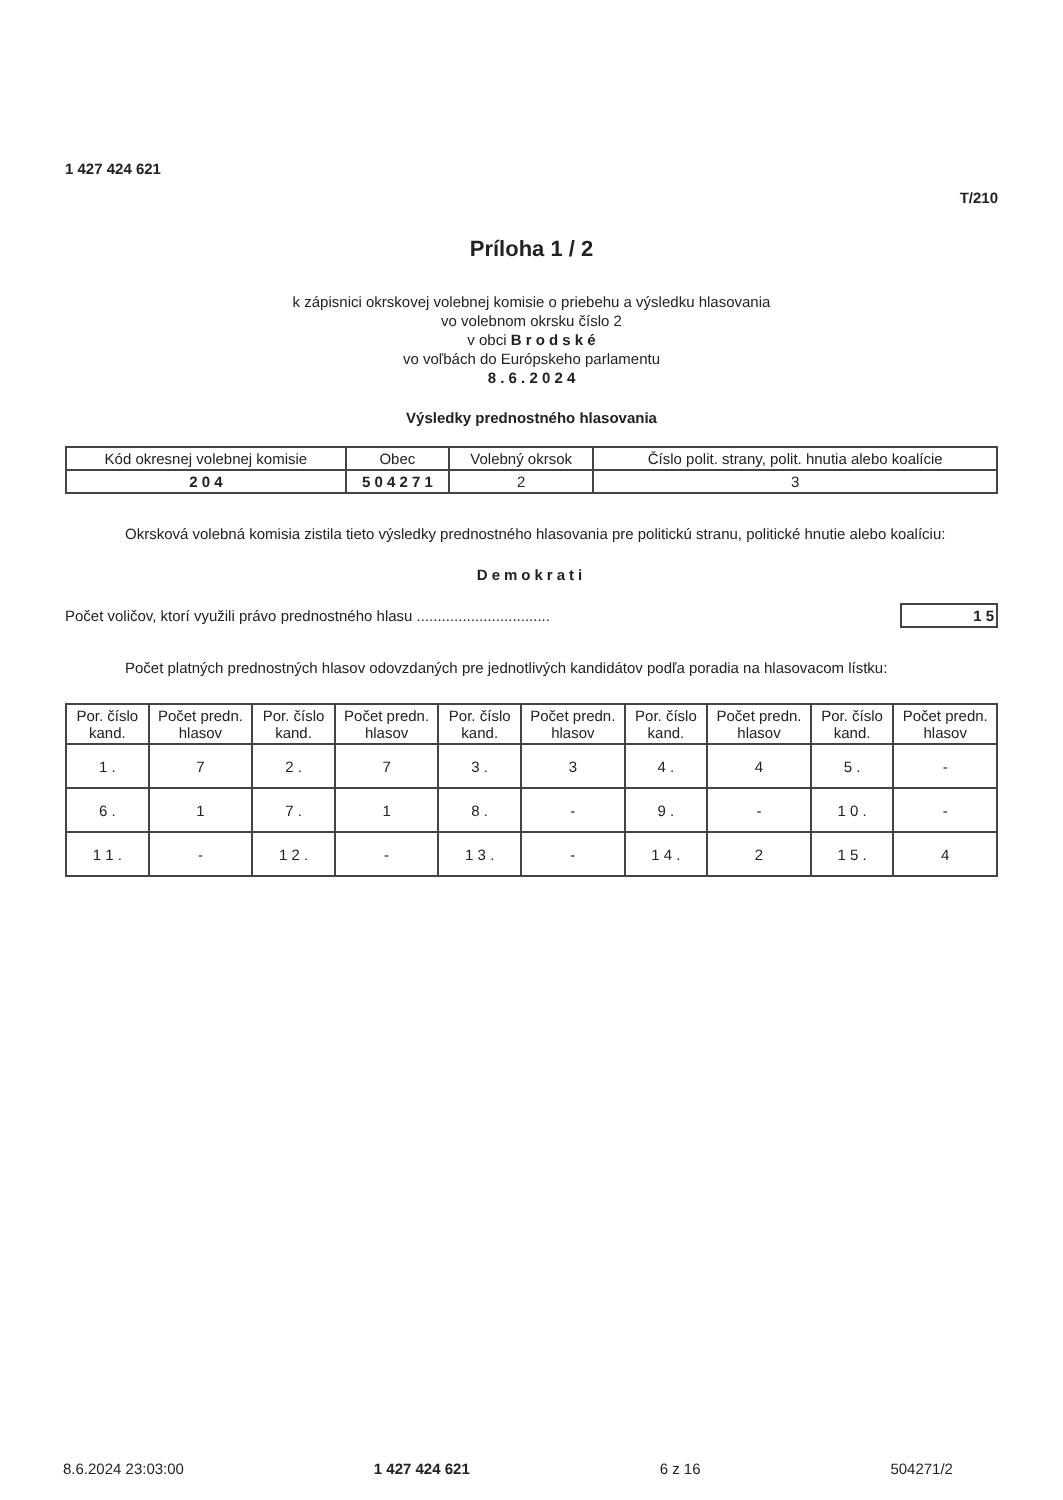1 427 424 621
T/210
Príloha 1 / 2
k zápisnici okrskovej volebnej komisie o priebehu a výsledku hlasovania
vo volebnom okrsku číslo 2
v obci B r o d s k é
vo voľbách do Európskeho parlamentu
8 . 6 . 2 0 2 4
Výsledky prednostného hlasovania
| Kód okresnej volebnej komisie | Obec | Volebný okrsok | Číslo polit. strany, polit. hnutia alebo koalície |
| 2 0 4 | 5 0 4 2 7 1 | 2 | 3 |
    Okrsková volebná komisia zistila tieto výsledky prednostného hlasovania pre politickú stranu, politické hnutie alebo koalíciu:
Demokrati
Počet voličov, ktorí využili právo prednostného hlasu ................................ 1 5
    Počet platných prednostných hlasov odovzdaných pre jednotlivých kandidátov podľa poradia na hlasovacom lístku:
| Por. číslo kand. | Počet predn. hlasov | Por. číslo kand. | Počet predn. hlasov | Por. číslo kand. | Počet predn. hlasov | Por. číslo kand. | Počet predn. hlasov | Por. číslo kand. | Počet predn. hlasov |
| --- | --- | --- | --- | --- | --- | --- | --- | --- | --- |
| 1 . | 7 | 2 . | 7 | 3 . | 3 | 4 . | 4 | 5 . | - |
| 6 . | 1 | 7 . | 1 | 8 . | - | 9 . | - | 1 0 . | - |
| 1 1 . | - | 1 2 . | - | 1 3 . | - | 1 4 . | 2 | 1 5 . | 4 |
8.6.2024 23:03:00 1 427 424 621 6 z 16 504271/2